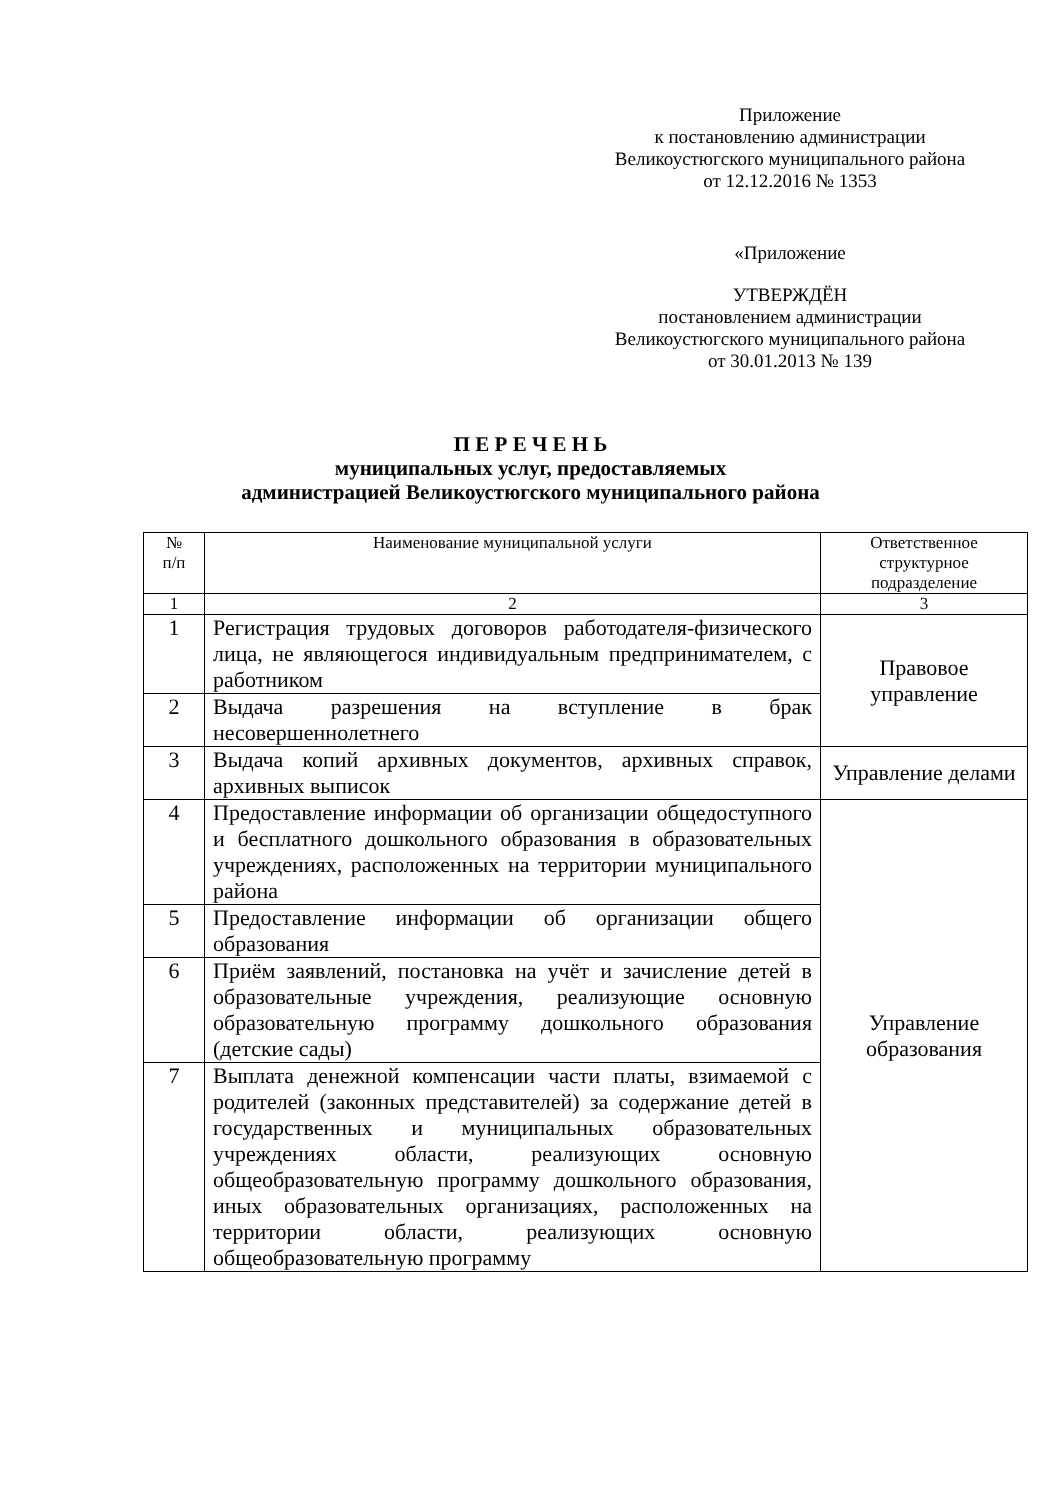Приложение
к постановлению администрации
Великоустюгского муниципального района
от 12.12.2016 № 1353
«Приложение
УТВЕРЖДЁН
постановлением администрации
Великоустюгского муниципального района
от 30.01.2013 № 139
П Е Р Е Ч Е Н Ь
муниципальных услуг, предоставляемых
администрацией Великоустюгского муниципального района
| № п/п | Наименование муниципальной услуги | Ответственное структурное подразделение |
| --- | --- | --- |
| 1 | 2 | 3 |
| 1 | Регистрация трудовых договоров работодателя-физического лица, не являющегося индивидуальным предпринимателем, с работником | Правовое управление |
| 2 | Выдача разрешения на вступление в брак несовершеннолетнего | |
| 3 | Выдача копий архивных документов, архивных справок, архивных выписок | Управление делами |
| 4 | Предоставление информации об организации общедоступного и бесплатного дошкольного образования в образовательных учреждениях, расположенных на территории муниципального района | Управление образования |
| 5 | Предоставление информации об организации общего образования | |
| 6 | Приём заявлений, постановка на учёт и зачисление детей в образовательные учреждения, реализующие основную образовательную программу дошкольного образования (детские сады) | |
| 7 | Выплата денежной компенсации части платы, взимаемой с родителей (законных представителей) за содержание детей в государственных и муниципальных образовательных учреждениях области, реализующих основную общеобразовательную программу дошкольного образования, иных образовательных организациях, расположенных на территории области, реализующих основную общеобразовательную программу | |